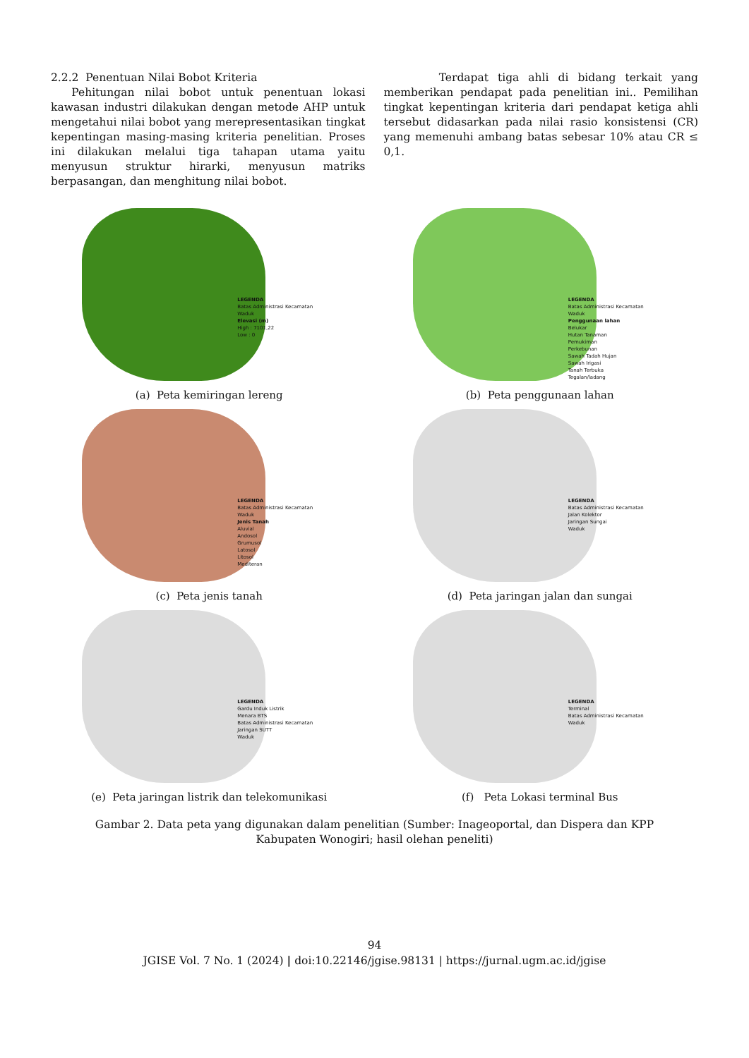2.2.2 Penentuan Nilai Bobot Kriteria
Pehitungan nilai bobot untuk penentuan lokasi kawasan industri dilakukan dengan metode AHP untuk mengetahui nilai bobot yang merepresentasikan tingkat kepentingan masing-masing kriteria penelitian. Proses ini dilakukan melalui tiga tahapan utama yaitu menyusun struktur hirarki, menyusun matriks berpasangan, dan menghitung nilai bobot.
Terdapat tiga ahli di bidang terkait yang memberikan pendapat pada penelitian ini.. Pemilihan tingkat kepentingan kriteria dari pendapat ketiga ahli tersebut didasarkan pada nilai rasio konsistensi (CR) yang memenuhi ambang batas sebesar 10% atau CR ≤ 0,1.
LEGENDA
Batas Administrasi Kecamatan
Waduk
Elevasi (m)
High : 7101,22
Low : 0
(a) Peta kemiringan lereng
LEGENDA
Batas Administrasi Kecamatan
Waduk
Penggunaan lahan
Belukar
Hutan Tanaman
Pemukiman
Perkebunan
Sawah Tadah Hujan
Sawah Irigasi
Tanah Terbuka
Tegalan/ladang
(b) Peta penggunaan lahan
LEGENDA
Batas Administrasi Kecamatan
Waduk
Jenis Tanah
Aluvial
Andosol
Grumusol
Latosol
Litosol
Mediteran
(c) Peta jenis tanah
LEGENDA
Batas Administrasi Kecamatan
Jalan Kolektor
Jaringan Sungai
Waduk
(d) Peta jaringan jalan dan sungai
LEGENDA
Gardu Induk Listrik
Menara BTS
Batas Administrasi Kecamatan
Jaringan SUTT
Waduk
(e) Peta jaringan listrik dan telekomunikasi
LEGENDA
Terminal
Batas Administrasi Kecamatan
Waduk
(f) Peta Lokasi terminal Bus
Gambar 2. Data peta yang digunakan dalam penelitian (Sumber: Inageoportal, dan Dispera dan KPP Kabupaten Wonogiri; hasil olehan peneliti)
94
JGISE Vol. 7 No. 1 (2024) | doi:10.22146/jgise.98131 | https://jurnal.ugm.ac.id/jgise